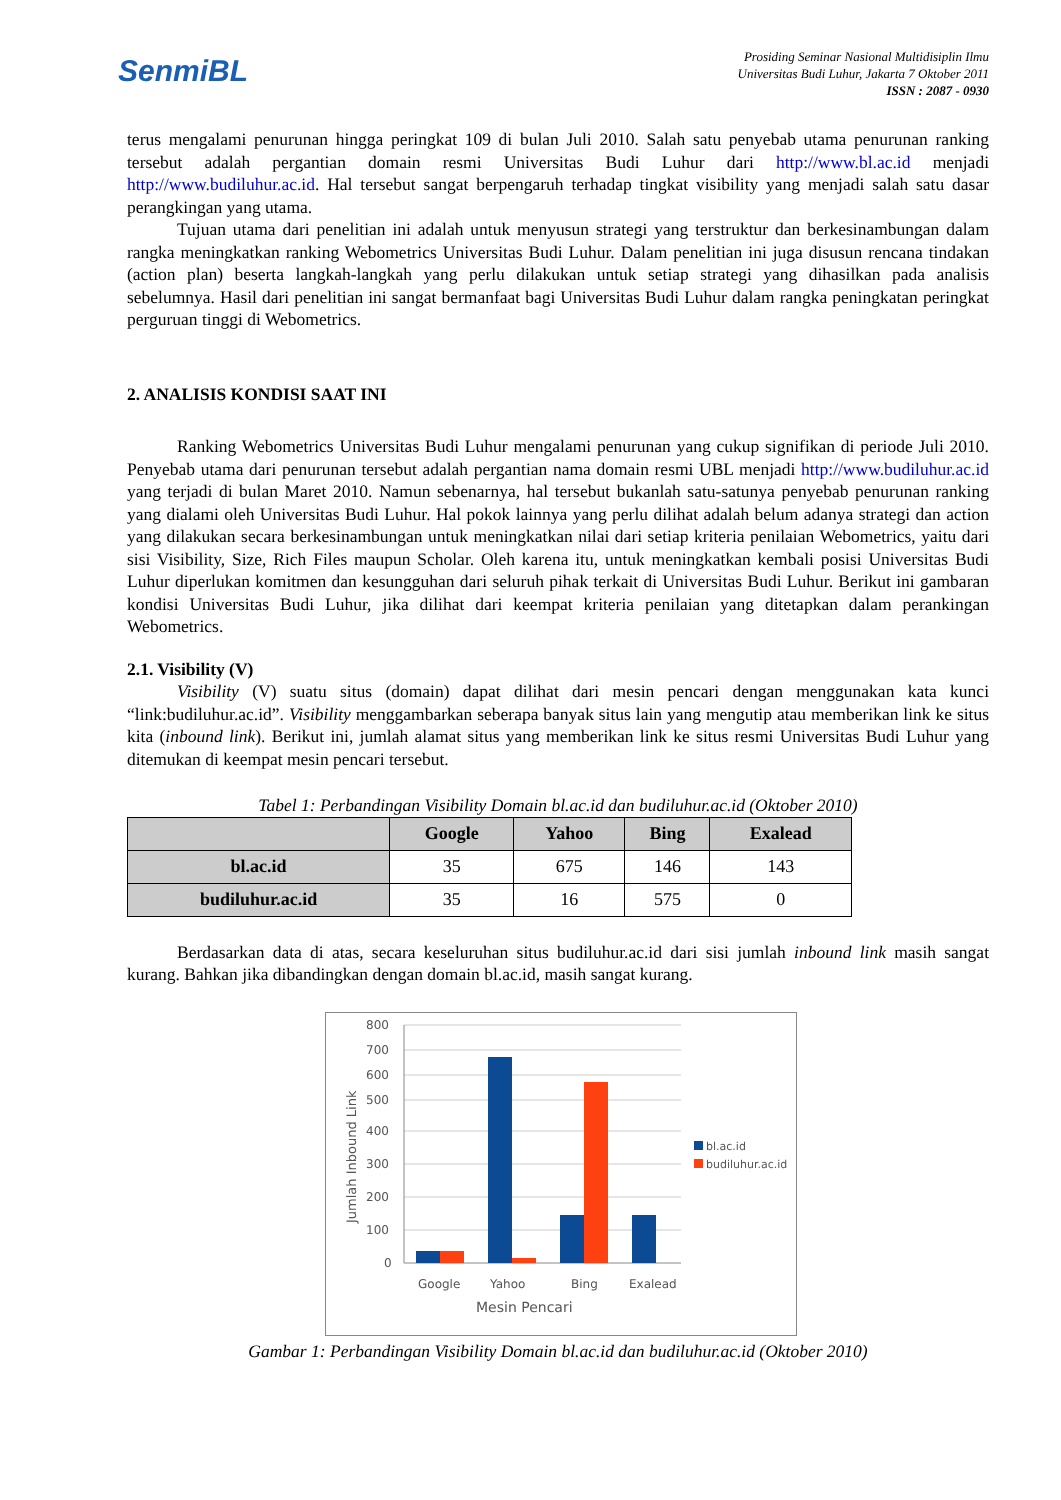SenmiBL
Prosiding Seminar Nasional Multidisiplin Ilmu
Universitas Budi Luhur, Jakarta 7 Oktober 2011
ISSN : 2087 - 0930
terus mengalami penurunan hingga peringkat 109 di bulan Juli 2010. Salah satu penyebab utama penurunan ranking tersebut adalah pergantian domain resmi Universitas Budi Luhur dari http://www.bl.ac.id menjadi http://www.budiluhur.ac.id. Hal tersebut sangat berpengaruh terhadap tingkat visibility yang menjadi salah satu dasar perangkingan yang utama.
Tujuan utama dari penelitian ini adalah untuk menyusun strategi yang terstruktur dan berkesinambungan dalam rangka meningkatkan ranking Webometrics Universitas Budi Luhur. Dalam penelitian ini juga disusun rencana tindakan (action plan) beserta langkah-langkah yang perlu dilakukan untuk setiap strategi yang dihasilkan pada analisis sebelumnya. Hasil dari penelitian ini sangat bermanfaat bagi Universitas Budi Luhur dalam rangka peningkatan peringkat perguruan tinggi di Webometrics.
2. ANALISIS KONDISI SAAT INI
Ranking Webometrics Universitas Budi Luhur mengalami penurunan yang cukup signifikan di periode Juli 2010. Penyebab utama dari penurunan tersebut adalah pergantian nama domain resmi UBL menjadi http://www.budiluhur.ac.id yang terjadi di bulan Maret 2010. Namun sebenarnya, hal tersebut bukanlah satu-satunya penyebab penurunan ranking yang dialami oleh Universitas Budi Luhur. Hal pokok lainnya yang perlu dilihat adalah belum adanya strategi dan action yang dilakukan secara berkesinambungan untuk meningkatkan nilai dari setiap kriteria penilaian Webometrics, yaitu dari sisi Visibility, Size, Rich Files maupun Scholar. Oleh karena itu, untuk meningkatkan kembali posisi Universitas Budi Luhur diperlukan komitmen dan kesungguhan dari seluruh pihak terkait di Universitas Budi Luhur. Berikut ini gambaran kondisi Universitas Budi Luhur, jika dilihat dari keempat kriteria penilaian yang ditetapkan dalam perankingan Webometrics.
2.1. Visibility (V)
Visibility (V) suatu situs (domain) dapat dilihat dari mesin pencari dengan menggunakan kata kunci “link:budiluhur.ac.id”. Visibility menggambarkan seberapa banyak situs lain yang mengutip atau memberikan link ke situs kita (inbound link). Berikut ini, jumlah alamat situs yang memberikan link ke situs resmi Universitas Budi Luhur yang ditemukan di keempat mesin pencari tersebut.
Tabel 1: Perbandingan Visibility Domain bl.ac.id dan budiluhur.ac.id (Oktober 2010)
| | Google | Yahoo | Bing | Exalead |
| --- | --- | --- | --- | --- |
| bl.ac.id | 35 | 675 | 146 | 143 |
| budiluhur.ac.id | 35 | 16 | 575 | 0 |
Berdasarkan data di atas, secara keseluruhan situs budiluhur.ac.id dari sisi jumlah inbound link masih sangat kurang. Bahkan jika dibandingkan dengan domain bl.ac.id, masih sangat kurang.
800
700
600
500
400
300
200
100
0
Jumlah Inbound Link
Google
Yahoo
Bing
Exalead
Mesin Pencari
bl.ac.id
budiluhur.ac.id
Gambar 1: Perbandingan Visibility Domain bl.ac.id dan budiluhur.ac.id (Oktober 2010)